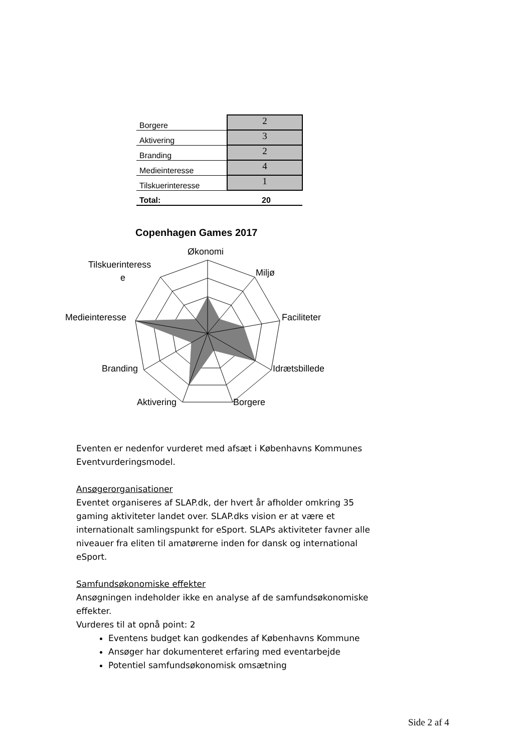| Borgere | 2 |
| Aktivering | 3 |
| Branding | 2 |
| Medieinteresse | 4 |
| Tilskuerinteresse | 1 |
| Total: | 20 |
Copenhagen Games 2017
Økonomi
Miljø
Faciliteter
Idrætsbillede
Borgere
Aktivering
Branding
Medieinteresse
Tilskuerinteress
e
Eventen er nedenfor vurderet med afsæt i Københavns Kommunes Eventvurderingsmodel.
Ansøgerorganisationer
Eventet organiseres af SLAP.dk, der hvert år afholder omkring 35 gaming aktiviteter landet over. SLAP.dks vision er at være et internationalt samlingspunkt for eSport. SLAPs aktiviteter favner alle niveauer fra eliten til amatørerne inden for dansk og international eSport.
Samfundsøkonomiske effekter
Ansøgningen indeholder ikke en analyse af de samfundsøkonomiske effekter.
Vurderes til at opnå point: 2
Eventens budget kan godkendes af Københavns Kommune
Ansøger har dokumenteret erfaring med eventarbejde
Potentiel samfundsøkonomisk omsætning
Side 2 af 4